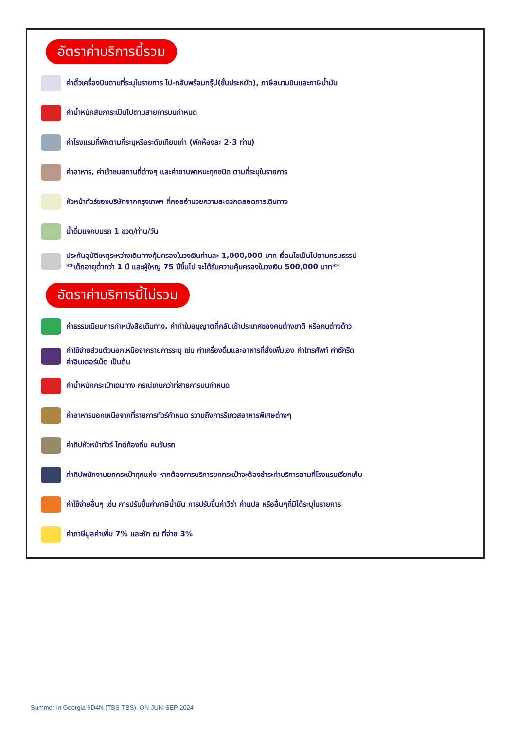อัตราค่าบริการนี้รวม
ค่าตั๋วเครื่องบินตามที่ระบุในรายการ ไป-กลับพร้อมกรุ๊ป(ชั้นประหยัด), ภาษีสนามบินและภาษีน้ำมัน
ค่าน้ำหนักสัมภาระเป็นไปตามสายการบินกำหนด
ค่าโรงแรมที่พักตามที่ระบุหรือระดับเทียบเท่า (พักห้องละ 2-3 ท่าน)
ค่าอาหาร, ค่าเข้าชมสถานที่ต่างๆ และค่ายานพาหนะทุกชนิด ตามที่ระบุในรายการ
หัวหน้าทัวร์ของบริษัทจากกรุงเทพฯ ที่คอยอำนวยความสะดวกตลอดการเดินทาง
น้ำดื่มแจกบนรถ 1 ขวด/ท่าน/วัน
ประกันอุบัติเหตุระหว่างเดินทางคุ้มครองในวงเงินท่านละ 1,000,000 บาท เงื่อนไขเป็นไปตามกรมธรรม์
**เด็กอายุต่ำกว่า 1 ปี และผู้ใหญ่ 75 ปีขึ้นไป จะได้รับความคุ้มครองในวงเงิน 500,000 บาท**
อัตราค่าบริการนี้ไม่รวม
ค่าธรรมเนียมการทำหนังสือเดินทาง, ค่าทำใบอนุญาตที่กลับเข้าประเทศของคนต่างชาติ หรือคนต่างด้าว
ค่าใช้จ่ายส่วนตัวนอกเหนือจากรายการระบุ เช่น ค่าเครื่องดื่มและอาหารที่สั่งเพิ่มเอง ค่าโทรศัพท์ ค่าซักรีด
ค่าอินเตอร์เน็ต เป็นต้น
ค่าน้ำหนักกระเป๋าเดินทาง กรณีเกินกว่าที่สายการบินกำหนด
ค่าอาหารนอกเหนือจากที่รายการทัวร์กำหนด รวามถึงการรีเควสอาหารพิเศษต่างๆ
ค่าทิปหัวหน้าทัวร์ ไกด์ท้องถิ่น คนขับรถ
ค่าทิปพนักงานยกกระเป๋าทุกแห่ง หากต้องการบริการยกกระเป๋าจะต้องชำระค่าบริการตามที่โรงแรมเรียกเก็บ
ค่าใช้จ่ายอื่นๆ เช่น การปรับขึ้นค่าภาษีน้ำมัน การปรับขึ้นค่าวีซ่า ค่าแปล หรืออื่นๆที่มิได้ระบุในรายการ
ค่าภาษีมูลค่าเพิ่ม 7% และหัก ณ ที่จ่าย 3%
Summer in Georgia 6D4N (TBS-TBS), ON JUN-SEP 2024